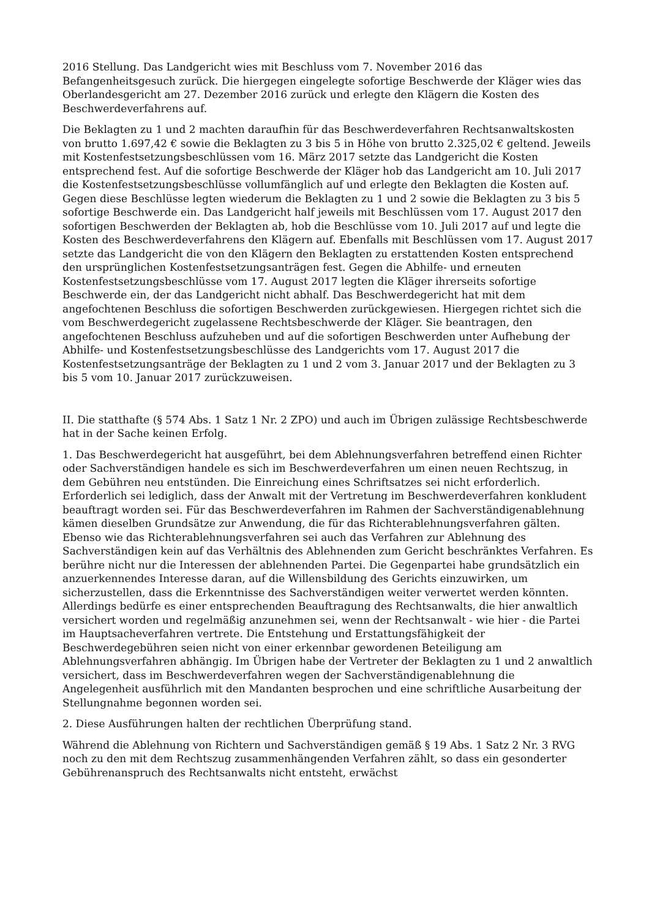2016 Stellung. Das Landgericht wies mit Beschluss vom 7. November 2016 das Befangenheitsgesuch zurück. Die hiergegen eingelegte sofortige Beschwerde der Kläger wies das Oberlandesgericht am 27. Dezember 2016 zurück und erlegte den Klägern die Kosten des Beschwerdeverfahrens auf.
Die Beklagten zu 1 und 2 machten daraufhin für das Beschwerdeverfahren Rechtsanwaltskosten von brutto 1.697,42 € sowie die Beklagten zu 3 bis 5 in Höhe von brutto 2.325,02 € geltend. Jeweils mit Kostenfestsetzungsbeschlüssen vom 16. März 2017 setzte das Landgericht die Kosten entsprechend fest. Auf die sofortige Beschwerde der Kläger hob das Landgericht am 10. Juli 2017 die Kostenfestsetzungsbeschlüsse vollumfänglich auf und erlegte den Beklagten die Kosten auf. Gegen diese Beschlüsse legten wiederum die Beklagten zu 1 und 2 sowie die Beklagten zu 3 bis 5 sofortige Beschwerde ein. Das Landgericht half jeweils mit Beschlüssen vom 17. August 2017 den sofortigen Beschwerden der Beklagten ab, hob die Beschlüsse vom 10. Juli 2017 auf und legte die Kosten des Beschwerdeverfahrens den Klägern auf. Ebenfalls mit Beschlüssen vom 17. August 2017 setzte das Landgericht die von den Klägern den Beklagten zu erstattenden Kosten entsprechend den ursprünglichen Kostenfestsetzungsanträgen fest. Gegen die Abhilfe- und erneuten Kostenfestsetzungsbeschlüsse vom 17. August 2017 legten die Kläger ihrerseits sofortige Beschwerde ein, der das Landgericht nicht abhalf. Das Beschwerdegericht hat mit dem angefochtenen Beschluss die sofortigen Beschwerden zurückgewiesen. Hiergegen richtet sich die vom Beschwerdegericht zugelassene Rechtsbeschwerde der Kläger. Sie beantragen, den angefochtenen Beschluss aufzuheben und auf die sofortigen Beschwerden unter Aufhebung der Abhilfe- und Kostenfestsetzungsbeschlüsse des Landgerichts vom 17. August 2017 die Kostenfestsetzungsanträge der Beklagten zu 1 und 2 vom 3. Januar 2017 und der Beklagten zu 3 bis 5 vom 10. Januar 2017 zurückzuweisen.
II. Die statthafte (§ 574 Abs. 1 Satz 1 Nr. 2 ZPO) und auch im Übrigen zulässige Rechtsbeschwerde hat in der Sache keinen Erfolg.
1. Das Beschwerdegericht hat ausgeführt, bei dem Ablehnungsverfahren betreffend einen Richter oder Sachverständigen handele es sich im Beschwerdeverfahren um einen neuen Rechtszug, in dem Gebühren neu entstünden. Die Einreichung eines Schriftsatzes sei nicht erforderlich. Erforderlich sei lediglich, dass der Anwalt mit der Vertretung im Beschwerdeverfahren konkludent beauftragt worden sei. Für das Beschwerdeverfahren im Rahmen der Sachverständigenablehnung kämen dieselben Grundsätze zur Anwendung, die für das Richterablehnungsverfahren gälten. Ebenso wie das Richterablehnungsverfahren sei auch das Verfahren zur Ablehnung des Sachverständigen kein auf das Verhältnis des Ablehnenden zum Gericht beschränktes Verfahren. Es berühre nicht nur die Interessen der ablehnenden Partei. Die Gegenpartei habe grundsätzlich ein anzuerkennendes Interesse daran, auf die Willensbildung des Gerichts einzuwirken, um sicherzustellen, dass die Erkenntnisse des Sachverständigen weiter verwertet werden könnten. Allerdings bedürfe es einer entsprechenden Beauftragung des Rechtsanwalts, die hier anwaltlich versichert worden und regelmäßig anzunehmen sei, wenn der Rechtsanwalt - wie hier - die Partei im Hauptsacheverfahren vertrete. Die Entstehung und Erstattungsfähigkeit der Beschwerdegebühren seien nicht von einer erkennbar gewordenen Beteiligung am Ablehnungsverfahren abhängig. Im Übrigen habe der Vertreter der Beklagten zu 1 und 2 anwaltlich versichert, dass im Beschwerdeverfahren wegen der Sachverständigenablehnung die Angelegenheit ausführlich mit den Mandanten besprochen und eine schriftliche Ausarbeitung der Stellungnahme begonnen worden sei.
2. Diese Ausführungen halten der rechtlichen Überprüfung stand.
Während die Ablehnung von Richtern und Sachverständigen gemäß § 19 Abs. 1 Satz 2 Nr. 3 RVG noch zu den mit dem Rechtszug zusammenhängenden Verfahren zählt, so dass ein gesonderter Gebührenanspruch des Rechtsanwalts nicht entsteht, erwächst